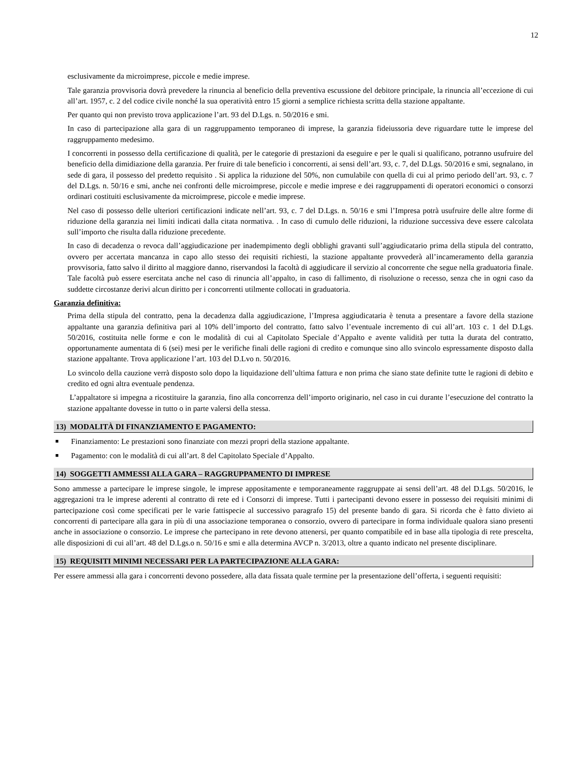12
esclusivamente da microimprese, piccole e medie imprese.
Tale garanzia provvisoria dovrà prevedere la rinuncia al beneficio della preventiva escussione del debitore principale, la rinuncia all’eccezione di cui all’art. 1957, c. 2 del codice civile nonché la sua operatività entro 15 giorni a semplice richiesta scritta della stazione appaltante.
Per quanto qui non previsto trova applicazione l’art. 93 del D.Lgs. n. 50/2016 e smi.
In caso di partecipazione alla gara di un raggruppamento temporaneo di imprese, la garanzia fideiussoria deve riguardare tutte le imprese del raggruppamento medesimo.
I concorrenti in possesso della certificazione di qualità, per le categorie di prestazioni da eseguire e per le quali si qualificano, potranno usufruire del beneficio della dimidiazione della garanzia. Per fruire di tale beneficio i concorrenti, ai sensi dell’art. 93, c. 7, del D.Lgs. 50/2016 e smi, segnalano, in sede di gara, il possesso del predetto requisito . Si applica la riduzione del 50%, non cumulabile con quella di cui al primo periodo dell’art. 93, c. 7 del D.Lgs. n. 50/16 e smi, anche nei confronti delle microimprese, piccole e medie imprese e dei raggruppamenti di operatori economici o consorzi ordinari costituiti esclusivamente da microimprese, piccole e medie imprese.
Nel caso di possesso delle ulteriori certificazioni indicate nell’art. 93, c. 7 del D.Lgs. n. 50/16 e smi l’Impresa potrà usufruire delle altre forme di riduzione della garanzia nei limiti indicati dalla citata normativa. . In caso di cumulo delle riduzioni, la riduzione successiva deve essere calcolata sull’importo che risulta dalla riduzione precedente.
In caso di decadenza o revoca dall’aggiudicazione per inadempimento degli obblighi gravanti sull’aggiudicatario prima della stipula del contratto, ovvero per accertata mancanza in capo allo stesso dei requisiti richiesti, la stazione appaltante provvederà all’incameramento della garanzia provvisoria, fatto salvo il diritto al maggiore danno, riservandosi la facoltà di aggiudicare il servizio al concorrente che segue nella graduatoria finale. Tale facoltà può essere esercitata anche nel caso di rinuncia all’appalto, in caso di fallimento, di risoluzione o recesso, senza che in ogni caso da suddette circostanze derivi alcun diritto per i concorrenti utilmente collocati in graduatoria.
Garanzia definitiva:
Prima della stipula del contratto, pena la decadenza dalla aggiudicazione, l’Impresa aggiudicataria è tenuta a presentare a favore della stazione appaltante una garanzia definitiva pari al 10% dell’importo del contratto, fatto salvo l’eventuale incremento di cui all’art. 103 c. 1 del D.Lgs. 50/2016, costituita nelle forme e con le modalità di cui al Capitolato Speciale d’Appalto e avente validità per tutta la durata del contratto, opportunamente aumentata di 6 (sei) mesi per le verifiche finali delle ragioni di credito e comunque sino allo svincolo espressamente disposto dalla stazione appaltante. Trova applicazione l’art. 103 del D.Lvo n. 50/2016.
Lo svincolo della cauzione verrà disposto solo dopo la liquidazione dell’ultima fattura e non prima che siano state definite tutte le ragioni di debito e credito ed ogni altra eventuale pendenza.
L’appaltatore si impegna a ricostituire la garanzia, fino alla concorrenza dell’importo originario, nel caso in cui durante l’esecuzione del contratto la stazione appaltante dovesse in tutto o in parte valersi della stessa.
13) MODALITÀ DI FINANZIAMENTO E PAGAMENTO:
■ Finanziamento: Le prestazioni sono finanziate con mezzi propri della stazione appaltante.
■ Pagamento: con le modalità di cui all’art. 8 del Capitolato Speciale d’Appalto.
14) SOGGETTI AMMESSI ALLA GARA – RAGGRUPPAMENTO DI IMPRESE
Sono ammesse a partecipare le imprese singole, le imprese appositamente e temporaneamente raggruppate ai sensi dell’art. 48 del D.Lgs. 50/2016, le aggregazioni tra le imprese aderenti al contratto di rete ed i Consorzi di imprese. Tutti i partecipanti devono essere in possesso dei requisiti minimi di partecipazione così come specificati per le varie fattispecie al successivo paragrafo 15) del presente bando di gara. Si ricorda che è fatto divieto ai concorrenti di partecipare alla gara in più di una associazione temporanea o consorzio, ovvero di partecipare in forma individuale qualora siano presenti anche in associazione o consorzio. Le imprese che partecipano in rete devono attenersi, per quanto compatibile ed in base alla tipologia di rete prescelta, alle disposizioni di cui all’art. 48 del D.Lgs.o n. 50/16 e smi e alla determina AVCP n. 3/2013, oltre a quanto indicato nel presente disciplinare.
15) REQUISITI MINIMI NECESSARI PER LA PARTECIPAZIONE ALLA GARA:
Per essere ammessi alla gara i concorrenti devono possedere, alla data fissata quale termine per la presentazione dell’offerta, i seguenti requisiti: